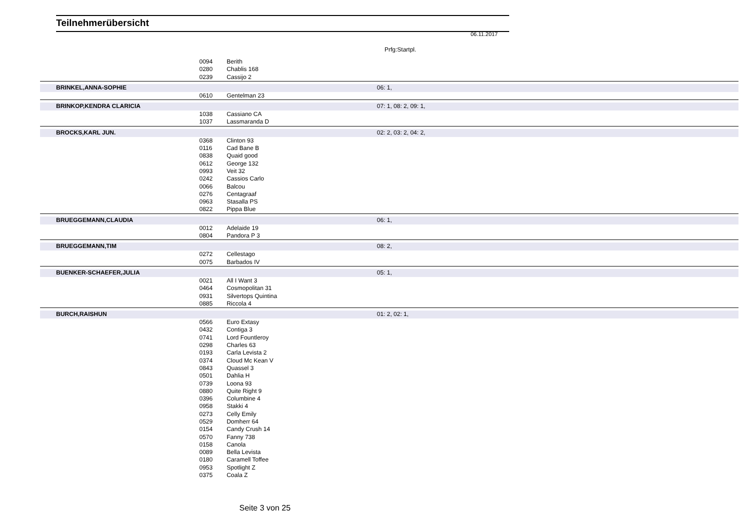Teilnehmerübersicht
06.11.2017
Prfg:Startpl.
| | | 0094 | Berith | |
| | | 0280 | Chablis 168 | |
| | | 0239 | Cassijo 2 | |
| BRINKEL,ANNA-SOPHIE | | | | 06: 1, |
| | | 0610 | Gentelman 23 | |
| BRINKOP,KENDRA CLARICIA | | | | 07: 1, 08: 2, 09: 1, |
| | | 1038 | Cassiano CA | |
| | | 1037 | Lassmaranda D | |
| BROCKS,KARL JUN. | | | | 02: 2, 03: 2, 04: 2, |
| | | 0368 | Clinton 93 | |
| | | 0116 | Cad Bane B | |
| | | 0838 | Quaid good | |
| | | 0612 | George 132 | |
| | | 0993 | Veit 32 | |
| | | 0242 | Cassios Carlo | |
| | | 0066 | Balcou | |
| | | 0276 | Centagraaf | |
| | | 0963 | Stasalla PS | |
| | | 0822 | Pippa Blue | |
| BRUEGGEMANN,CLAUDIA | | | | 06: 1, |
| | | 0012 | Adelaide 19 | |
| | | 0804 | Pandora P 3 | |
| BRUEGGEMANN,TIM | | | | 08: 2, |
| | | 0272 | Cellestago | |
| | | 0075 | Barbados IV | |
| BUENKER-SCHAEFER,JULIA | | | | 05: 1, |
| | | 0021 | All I Want 3 | |
| | | 0464 | Cosmopolitan 31 | |
| | | 0931 | Silvertops Quintina | |
| | | 0885 | Riccola 4 | |
| BURCH,RAISHUN | | | | 01: 2, 02: 1, |
| | | 0566 | Euro Extasy | |
| | | 0432 | Contiga 3 | |
| | | 0741 | Lord Fountleroy | |
| | | 0298 | Charles 63 | |
| | | 0193 | Carla Levista 2 | |
| | | 0374 | Cloud Mc Kean V | |
| | | 0843 | Quassel 3 | |
| | | 0501 | Dahlia H | |
| | | 0739 | Loona 93 | |
| | | 0880 | Quite Right 9 | |
| | | 0396 | Columbine 4 | |
| | | 0958 | Stakki 4 | |
| | | 0273 | Celly Emily | |
| | | 0529 | Domherr 64 | |
| | | 0154 | Candy Crush 14 | |
| | | 0570 | Fanny 738 | |
| | | 0158 | Canola | |
| | | 0089 | Bella Levista | |
| | | 0180 | Caramell Toffee | |
| | | 0953 | Spotlight Z | |
| | | 0375 | Coala Z | |
Seite 3 von 25